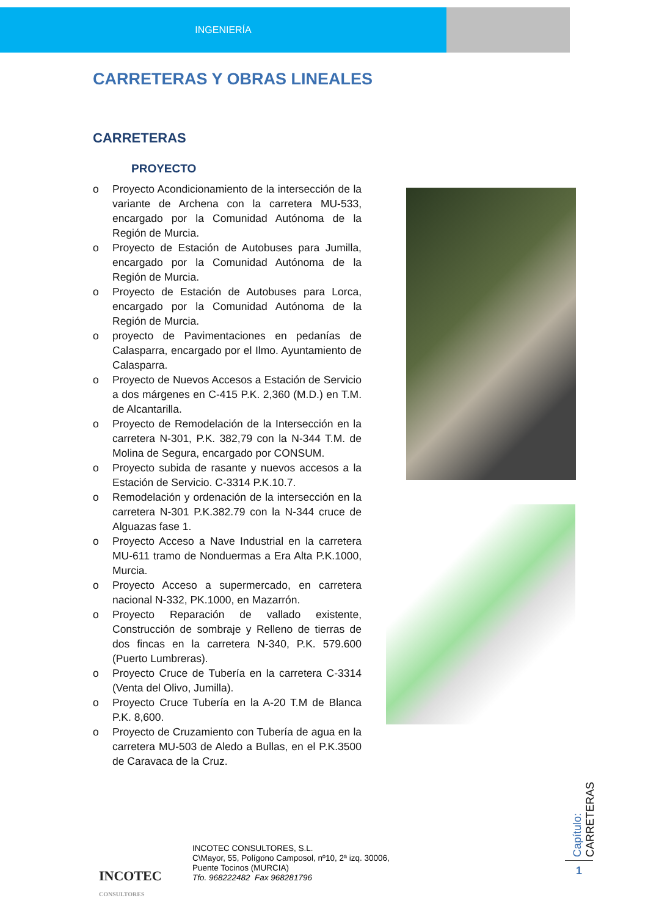INGENIERÍA
CARRETERAS Y OBRAS LINEALES
CARRETERAS
PROYECTO
o Proyecto Acondicionamiento de la intersección de la variante de Archena con la carretera MU-533, encargado por la Comunidad Autónoma de la Región de Murcia.
o Proyecto de Estación de Autobuses para Jumilla, encargado por la Comunidad Autónoma de la Región de Murcia.
o Proyecto de Estación de Autobuses para Lorca, encargado por la Comunidad Autónoma de la Región de Murcia.
o proyecto de Pavimentaciones en pedanías de Calasparra, encargado por el Ilmo. Ayuntamiento de Calasparra.
o Proyecto de Nuevos Accesos a Estación de Servicio a dos márgenes en C-415 P.K. 2,360 (M.D.) en T.M. de Alcantarilla.
o Proyecto de Remodelación de la Intersección en la carretera N-301, P.K. 382,79 con la N-344 T.M. de Molina de Segura, encargado por CONSUM.
o Proyecto subida de rasante y nuevos accesos a la Estación de Servicio. C-3314 P.K.10.7.
o Remodelación y ordenación de la intersección en la carretera N-301 P.K.382.79 con la N-344 cruce de Alguazas fase 1.
o Proyecto Acceso a Nave Industrial en la carretera MU-611 tramo de Nonduermas a Era Alta P.K.1000, Murcia.
o Proyecto Acceso a supermercado, en carretera nacional N-332, PK.1000, en Mazarrón.
o Proyecto Reparación de vallado existente, Construcción de sombraje y Relleno de tierras de dos fincas en la carretera N-340, P.K. 579.600 (Puerto Lumbreras).
o Proyecto Cruce de Tubería en la carretera C-3314 (Venta del Olivo, Jumilla).
o Proyecto Cruce Tubería en la A-20 T.M de Blanca P.K. 8,600.
o Proyecto de Cruzamiento con Tubería de agua en la carretera MU-503 de Aledo a Bullas, en el P.K.3500 de Caravaca de la Cruz.
INCOTEC
CONSULTORES
INCOTEC CONSULTORES, S.L.
C\Mayor, 55, Polígono Camposol, nº10, 2ª izq. 30006,
Puente Tocinos (MURCIA)
Tfo. 968222482 Fax 968281796
Capítulo: CARRETERAS
1